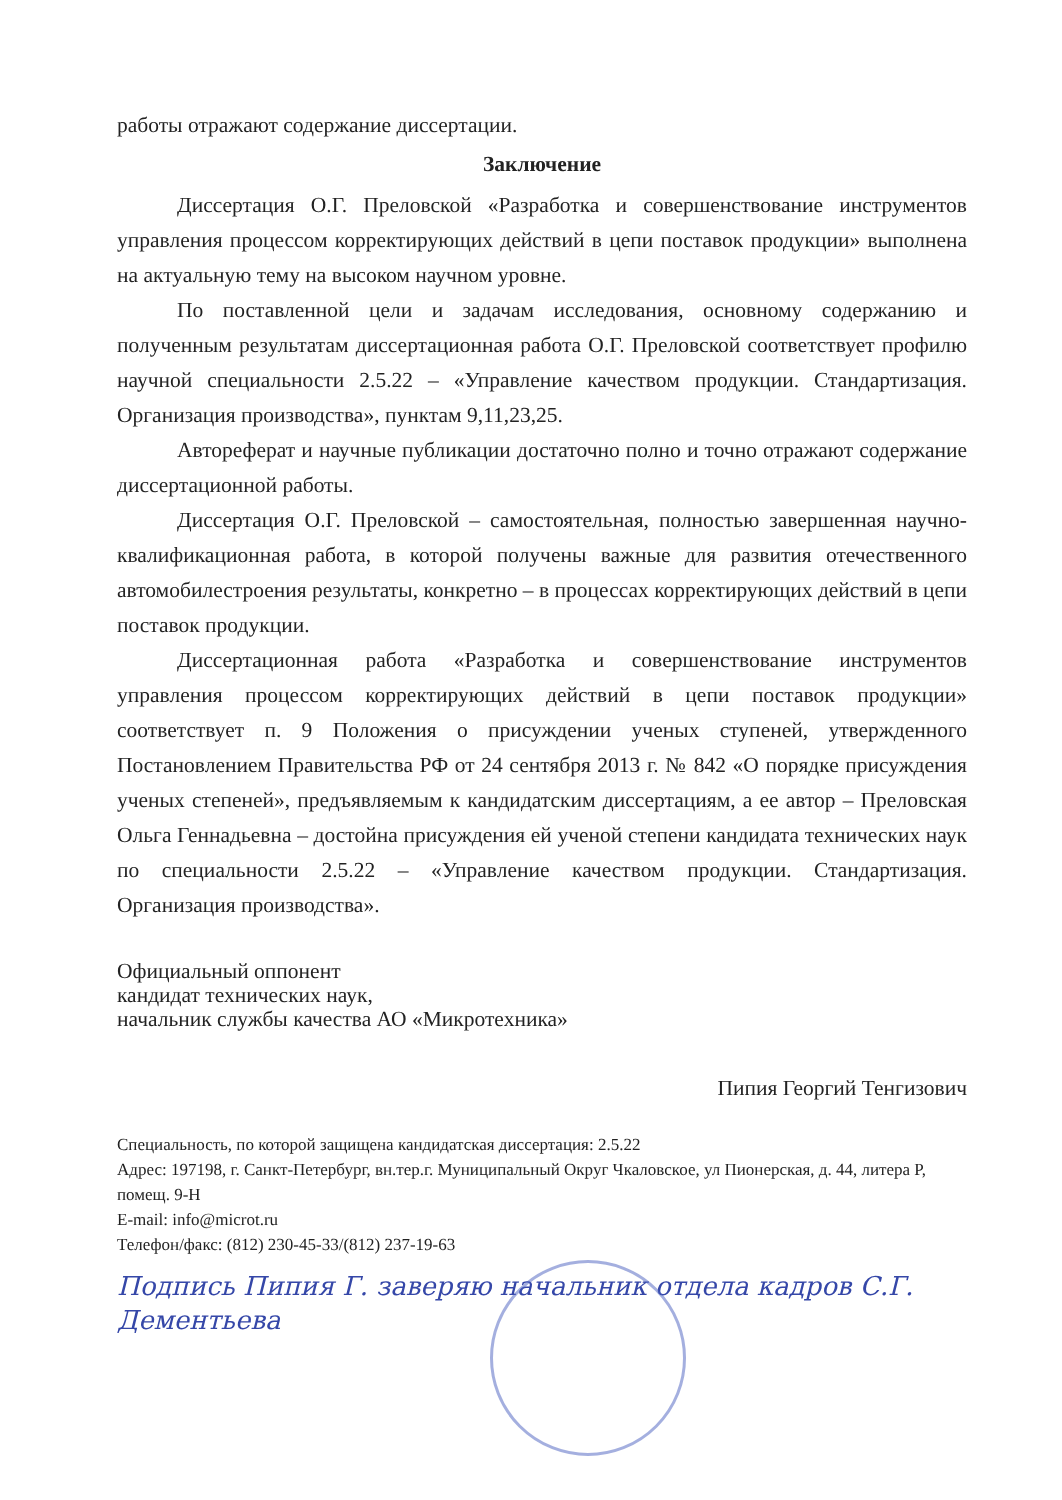работы отражают содержание диссертации.
Заключение
Диссертация О.Г. Преловской «Разработка и совершенствование инструментов управления процессом корректирующих действий в цепи поставок продукции» выполнена на актуальную тему на высоком научном уровне.
По поставленной цели и задачам исследования, основному содержанию и полученным результатам диссертационная работа О.Г. Преловской соответствует профилю научной специальности 2.5.22 – «Управление качеством продукции. Стандартизация. Организация производства», пунктам 9,11,23,25.
Автореферат и научные публикации достаточно полно и точно отражают содержание диссертационной работы.
Диссертация О.Г. Преловской – самостоятельная, полностью завершенная научно-квалификационная работа, в которой получены важные для развития отечественного автомобилестроения результаты, конкретно – в процессах корректирующих действий в цепи поставок продукции.
Диссертационная работа «Разработка и совершенствование инструментов управления процессом корректирующих действий в цепи поставок продукции» соответствует п. 9 Положения о присуждении ученых ступеней, утвержденного Постановлением Правительства РФ от 24 сентября 2013 г. № 842 «О порядке присуждения ученых степеней», предъявляемым к кандидатским диссертациям, а ее автор – Преловская Ольга Геннадьевна – достойна присуждения ей ученой степени кандидата технических наук по специальности 2.5.22 – «Управление качеством продукции. Стандартизация. Организация производства».
Официальный оппонент
кандидат технических наук,
начальник службы качества АО «Микротехника»
Пипия Георгий Тенгизович
Специальность, по которой защищена кандидатская диссертация: 2.5.22
Адрес: 197198, г. Санкт-Петербург, вн.тер.г. Муниципальный Округ Чкаловское, ул Пионерская, д. 44, литера Р, помещ. 9-Н
E-mail: info@microt.ru
Телефон/факс: (812) 230-45-33/(812) 237-19-63
Подпись Пипия Г. заверяю начальник отдела кадров С.Г. Дементьева